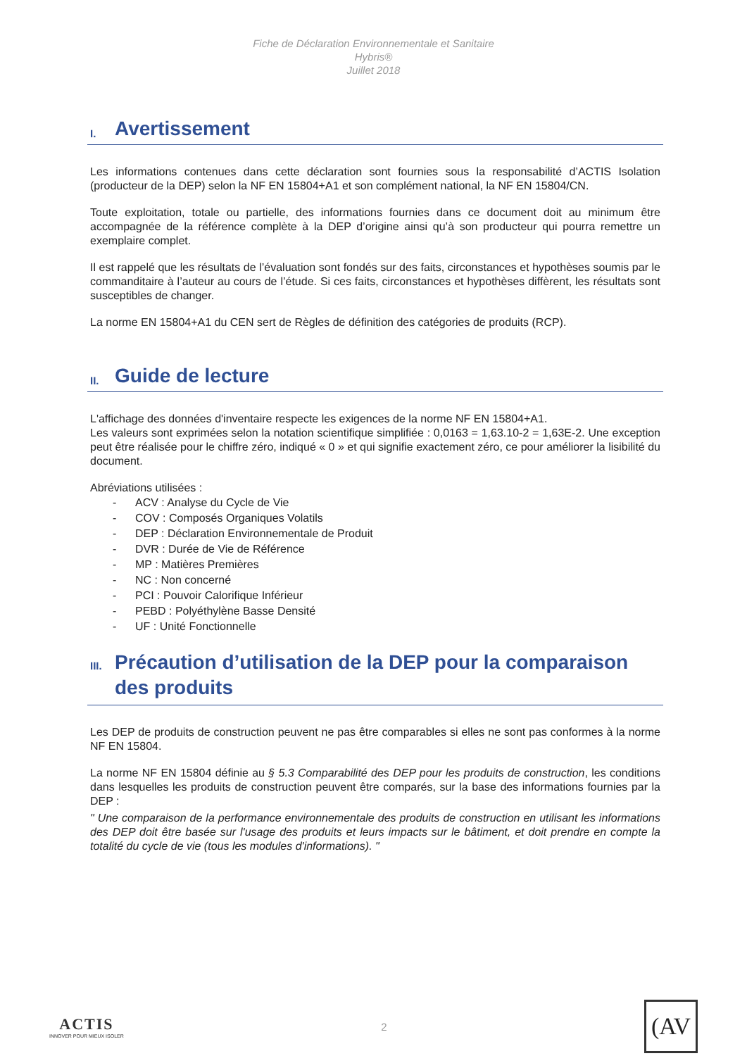Fiche de Déclaration Environnementale et Sanitaire
Hybris®
Juillet 2018
I. Avertissement
Les informations contenues dans cette déclaration sont fournies sous la responsabilité d’ACTIS Isolation (producteur de la DEP) selon la NF EN 15804+A1 et son complément national, la NF EN 15804/CN.
Toute exploitation, totale ou partielle, des informations fournies dans ce document doit au minimum être accompagnée de la référence complète à la DEP d’origine ainsi qu’à son producteur qui pourra remettre un exemplaire complet.
Il est rappelé que les résultats de l’évaluation sont fondés sur des faits, circonstances et hypothèses soumis par le commanditaire à l’auteur au cours de l’étude. Si ces faits, circonstances et hypothèses diffèrent, les résultats sont susceptibles de changer.
La norme EN 15804+A1 du CEN sert de Règles de définition des catégories de produits (RCP).
II. Guide de lecture
L'affichage des données d'inventaire respecte les exigences de la norme NF EN 15804+A1.
Les valeurs sont exprimées selon la notation scientifique simplifiée : 0,0163 = 1,63.10-2 = 1,63E-2. Une exception peut être réalisée pour le chiffre zéro, indiqué « 0 » et qui signifie exactement zéro, ce pour améliorer la lisibilité du document.
Abréviations utilisées :
- ACV : Analyse du Cycle de Vie
- COV : Composés Organiques Volatils
- DEP : Déclaration Environnementale de Produit
- DVR : Durée de Vie de Référence
- MP : Matières Premières
- NC : Non concerné
- PCI : Pouvoir Calorifique Inférieur
- PEBD : Polyéthylène Basse Densité
- UF : Unité Fonctionnelle
III. Précaution d’utilisation de la DEP pour la comparaison des produits
Les DEP de produits de construction peuvent ne pas être comparables si elles ne sont pas conformes à la norme NF EN 15804.
La norme NF EN 15804 définie au § 5.3 Comparabilité des DEP pour les produits de construction, les conditions dans lesquelles les produits de construction peuvent être comparés, sur la base des informations fournies par la DEP :
" Une comparaison de la performance environnementale des produits de construction en utilisant les informations des DEP doit être basée sur l'usage des produits et leurs impacts sur le bâtiment, et doit prendre en compte la totalité du cycle de vie (tous les modules d'informations). "
ACTIS
INNOVER POUR MIEUX ISOLER
2
(AV